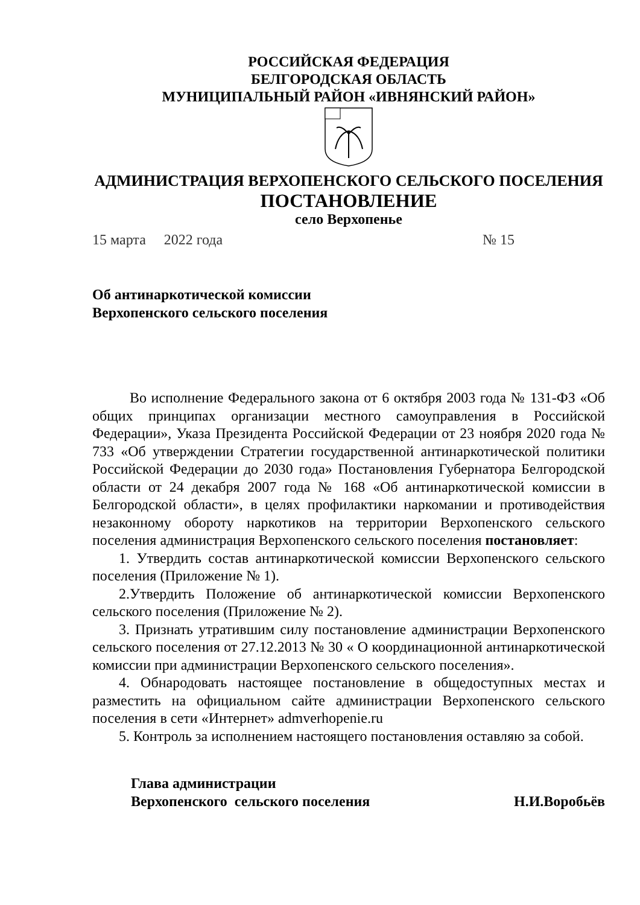РОССИЙСКАЯ ФЕДЕРАЦИЯ
БЕЛГОРОДСКАЯ ОБЛАСТЬ
МУНИЦИПАЛЬНЫЙ РАЙОН «ИВНЯНСКИЙ РАЙОН»
АДМИНИСТРАЦИЯ ВЕРХОПЕНСКОГО СЕЛЬСКОГО ПОСЕЛЕНИЯ
ПОСТАНОВЛЕНИЕ
село Верхопенье
15 марта 2022 года № 15
Об антинаркотической комиссии
Верхопенского сельского поселения
Во исполнение Федерального закона от 6 октября 2003 года № 131-ФЗ «Об общих принципах организации местного самоуправления в Российской Федерации», Указа Президента Российской Федерации от 23 ноября 2020 года № 733 «Об утверждении Стратегии государственной антинаркотической политики Российской Федерации до 2030 года» Постановления Губернатора Белгородской области от 24 декабря 2007 года № 168 «Об антинаркотической комиссии в Белгородской области», в целях профилактики наркомании и противодействия незаконному обороту наркотиков на территории Верхопенского сельского поселения администрация Верхопенского сельского поселения постановляет:
1. Утвердить состав антинаркотической комиссии Верхопенского сельского поселения (Приложение № 1).
2.Утвердить Положение об антинаркотической комиссии Верхопенского сельского поселения (Приложение № 2).
3. Признать утратившим силу постановление администрации Верхопенского сельского поселения от 27.12.2013 № 30 « О координационной антинаркотической комиссии при администрации Верхопенского сельского поселения».
4. Обнародовать настоящее постановление в общедоступных местах и разместить на официальном сайте администрации Верхопенского сельского поселения в сети «Интернет» admverhopenie.ru
5. Контроль за исполнением настоящего постановления оставляю за собой.
Глава администрации
Верхопенского сельского поселения
Н.И.Воробьёв